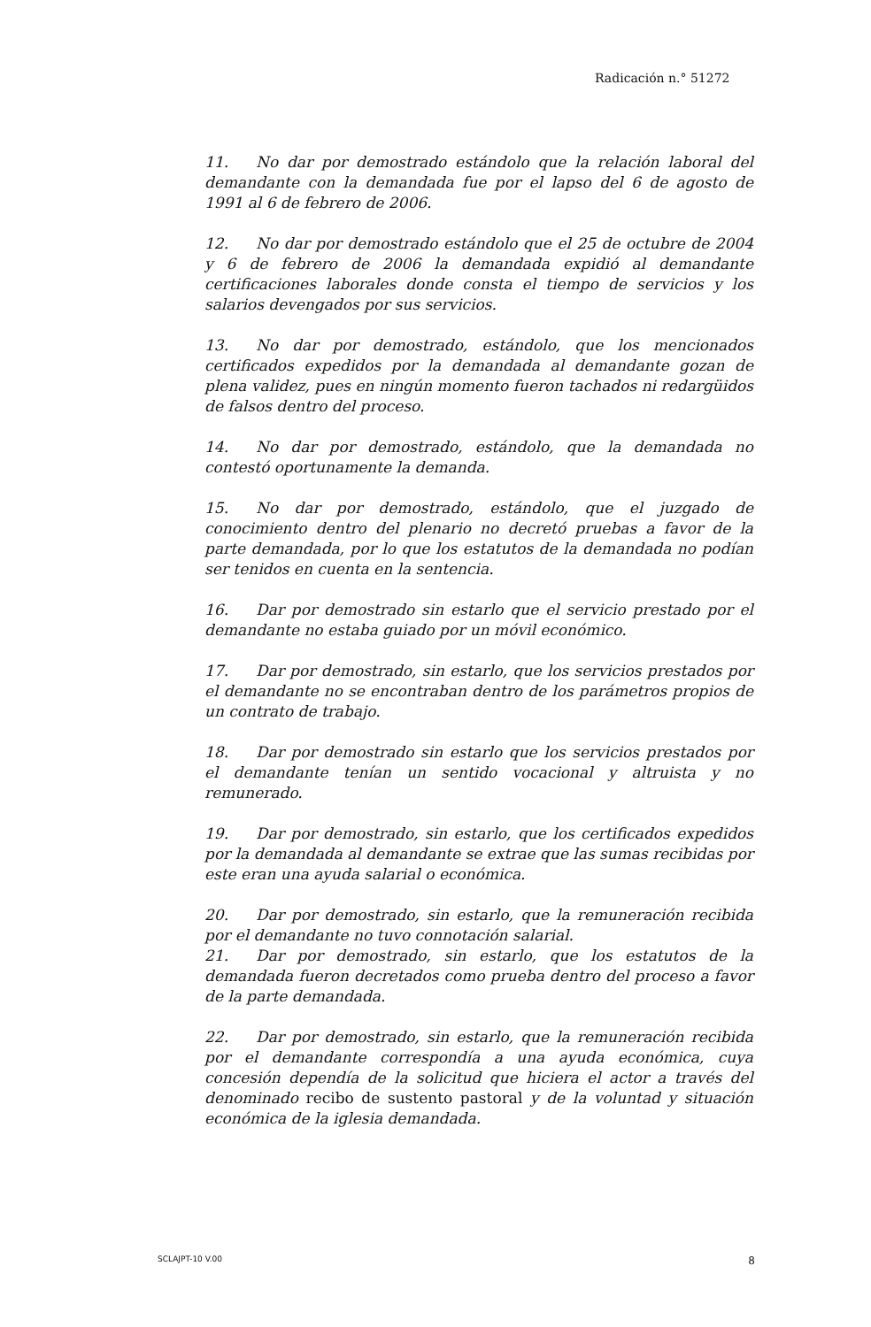Radicación n.° 51272
11. No dar por demostrado estándolo que la relación laboral del demandante con la demandada fue por el lapso del 6 de agosto de 1991 al 6 de febrero de 2006.
12. No dar por demostrado estándolo que el 25 de octubre de 2004 y 6 de febrero de 2006 la demandada expidió al demandante certificaciones laborales donde consta el tiempo de servicios y los salarios devengados por sus servicios.
13. No dar por demostrado, estándolo, que los mencionados certificados expedidos por la demandada al demandante gozan de plena validez, pues en ningún momento fueron tachados ni redargüidos de falsos dentro del proceso.
14. No dar por demostrado, estándolo, que la demandada no contestó oportunamente la demanda.
15. No dar por demostrado, estándolo, que el juzgado de conocimiento dentro del plenario no decretó pruebas a favor de la parte demandada, por lo que los estatutos de la demandada no podían ser tenidos en cuenta en la sentencia.
16. Dar por demostrado sin estarlo que el servicio prestado por el demandante no estaba guiado por un móvil económico.
17. Dar por demostrado, sin estarlo, que los servicios prestados por el demandante no se encontraban dentro de los parámetros propios de un contrato de trabajo.
18. Dar por demostrado sin estarlo que los servicios prestados por el demandante tenían un sentido vocacional y altruista y no remunerado.
19. Dar por demostrado, sin estarlo, que los certificados expedidos por la demandada al demandante se extrae que las sumas recibidas por este eran una ayuda salarial o económica.
20. Dar por demostrado, sin estarlo, que la remuneración recibida por el demandante no tuvo connotación salarial.
21. Dar por demostrado, sin estarlo, que los estatutos de la demandada fueron decretados como prueba dentro del proceso a favor de la parte demandada.
22. Dar por demostrado, sin estarlo, que la remuneración recibida por el demandante correspondía a una ayuda económica, cuya concesión dependía de la solicitud que hiciera el actor a través del denominado recibo de sustento pastoral y de la voluntad y situación económica de la iglesia demandada.
SCLAJPT-10 V.00 8